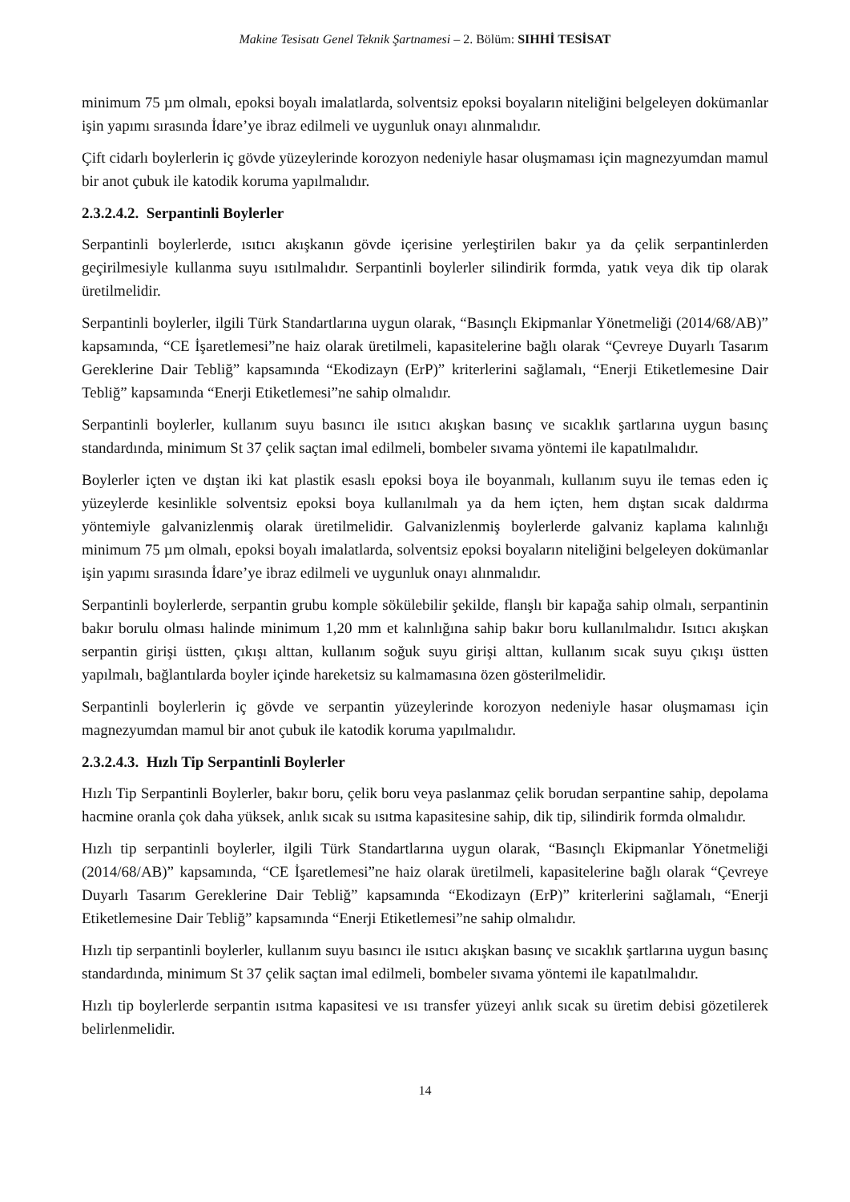Makine Tesisatı Genel Teknik Şartnamesi – 2. Bölüm: SIHHİ TESİSAT
minimum 75 µm olmalı, epoksi boyalı imalatlarda, solventsiz epoksi boyaların niteliğini belgeleyen dokümanlar işin yapımı sırasında İdare’ye ibraz edilmeli ve uygunluk onayı alınmalıdır.
Çift cidarlı boylerlerin iç gövde yüzeylerinde korozyon nedeniyle hasar oluşmaması için magnezyumdan mamul bir anot çubuk ile katodik koruma yapılmalıdır.
2.3.2.4.2. Serpantinli Boylerler
Serpantinli boylerlerde, ısıtıcı akışkanın gövde içerisine yerleştirilen bakır ya da çelik serpantinlerden geçirilmesiyle kullanma suyu ısıtılmalıdır. Serpantinli boylerler silindirik formda, yatık veya dik tip olarak üretilmelidir.
Serpantinli boylerler, ilgili Türk Standartlarına uygun olarak, “Basınçlı Ekipmanlar Yönetmeliği (2014/68/AB)” kapsamında, “CE İşaretlemesi”ne haiz olarak üretilmeli, kapasitelerine bağlı olarak “Çevreye Duyarlı Tasarım Gereklerine Dair Tebliğ” kapsamında “Ekodizayn (ErP)” kriterlerini sağlamalı, “Enerji Etiketlemesine Dair Tebliğ” kapsamında “Enerji Etiketlemesi”ne sahip olmalıdır.
Serpantinli boylerler, kullanım suyu basıncı ile ısıtıcı akışkan basınç ve sıcaklık şartlarına uygun basınç standardında, minimum St 37 çelik saçtan imal edilmeli, bombeler sıvama yöntemi ile kapatılmalıdır.
Boylerler içten ve dıştan iki kat plastik esaslı epoksi boya ile boyanmalı, kullanım suyu ile temas eden iç yüzeylerde kesinlikle solventsiz epoksi boya kullanılmalı ya da hem içten, hem dıştan sıcak daldırma yöntemiyle galvanizlenmiş olarak üretilmelidir. Galvanizlenmiş boylerlerde galvaniz kaplama kalınlığı minimum 75 µm olmalı, epoksi boyalı imalatlarda, solventsiz epoksi boyaların niteliğini belgeleyen dokümanlar işin yapımı sırasında İdare’ye ibraz edilmeli ve uygunluk onayı alınmalıdır.
Serpantinli boylerlerde, serpantin grubu komple sökülebilir şekilde, flanşlı bir kapağa sahip olmalı, serpantinin bakır borulu olması halinde minimum 1,20 mm et kalınlığına sahip bakır boru kullanılmalıdır. Isıtıcı akışkan serpantin girişi üstten, çıkışı alttan, kullanım soğuk suyu girişi alttan, kullanım sıcak suyu çıkışı üstten yapılmalı, bağlantılarda boyler içinde hareketsiz su kalmamasına özen gösterilmelidir.
Serpantinli boylerlerin iç gövde ve serpantin yüzeylerinde korozyon nedeniyle hasar oluşmaması için magnezyumdan mamul bir anot çubuk ile katodik koruma yapılmalıdır.
2.3.2.4.3. Hızlı Tip Serpantinli Boylerler
Hızlı Tip Serpantinli Boylerler, bakır boru, çelik boru veya paslanmaz çelik borudan serpantine sahip, depolama hacmine oranla çok daha yüksek, anlık sıcak su ısıtma kapasitesine sahip, dik tip, silindirik formda olmalıdır.
Hızlı tip serpantinli boylerler, ilgili Türk Standartlarına uygun olarak, “Basınçlı Ekipmanlar Yönetmeliği (2014/68/AB)” kapsamında, “CE İşaretlemesi”ne haiz olarak üretilmeli, kapasitelerine bağlı olarak “Çevreye Duyarlı Tasarım Gereklerine Dair Tebliğ” kapsamında “Ekodizayn (ErP)” kriterlerini sağlamalı, “Enerji Etiketlemesine Dair Tebliğ” kapsamında “Enerji Etiketlemesi”ne sahip olmalıdır.
Hızlı tip serpantinli boylerler, kullanım suyu basıncı ile ısıtıcı akışkan basınç ve sıcaklık şartlarına uygun basınç standardında, minimum St 37 çelik saçtan imal edilmeli, bombeler sıvama yöntemi ile kapatılmalıdır.
Hızlı tip boylerlerde serpantin ısıtma kapasitesi ve ısı transfer yüzeyi anlık sıcak su üretim debisi gözetilerek belirlenmelidir.
14